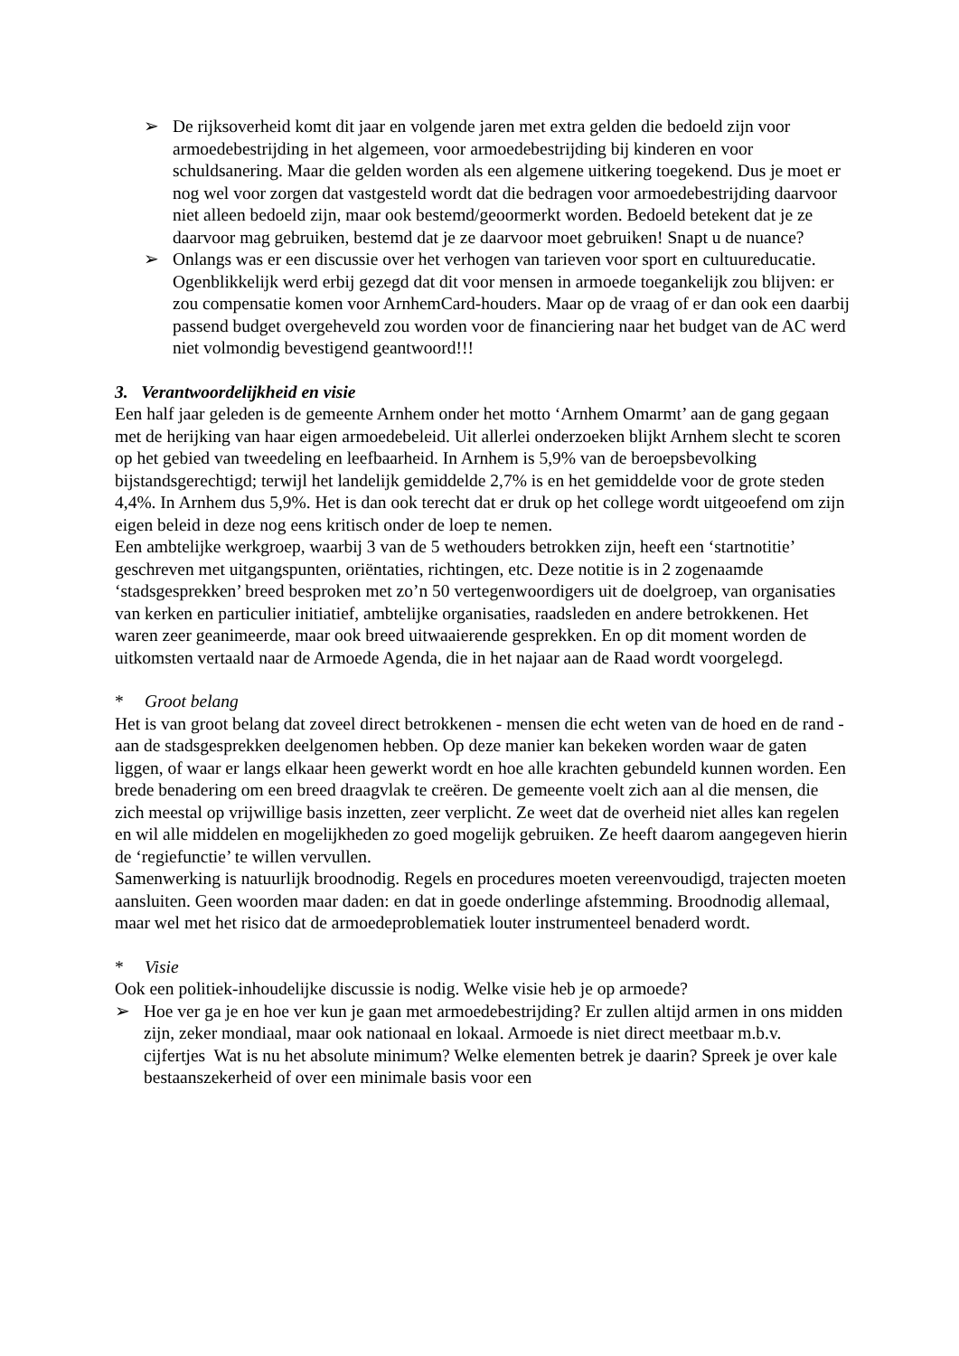➢ De rijksoverheid komt dit jaar en volgende jaren met extra gelden die bedoeld zijn voor armoedebestrijding in het algemeen, voor armoedebestrijding bij kinderen en voor schuldsanering. Maar die gelden worden als een algemene uitkering toegekend. Dus je moet er nog wel voor zorgen dat vastgesteld wordt dat die bedragen voor armoedebestrijding daarvoor niet alleen bedoeld zijn, maar ook bestemd/geoormerkt worden. Bedoeld betekent dat je ze daarvoor mag gebruiken, bestemd dat je ze daarvoor moet gebruiken! Snapt u de nuance?
➢ Onlangs was er een discussie over het verhogen van tarieven voor sport en cultuureducatie. Ogenblikkelijk werd erbij gezegd dat dit voor mensen in armoede toegankelijk zou blijven: er zou compensatie komen voor ArnhemCard-houders. Maar op de vraag of er dan ook een daarbij passend budget overgeheveld zou worden voor de financiering naar het budget van de AC werd niet volmondig bevestigend geantwoord!!!
3. Verantwoordelijkheid en visie
Een half jaar geleden is de gemeente Arnhem onder het motto ‘Arnhem Omarmt’ aan de gang gegaan met de herijking van haar eigen armoedebeleid. Uit allerlei onderzoeken blijkt Arnhem slecht te scoren op het gebied van tweedeling en leefbaarheid. In Arnhem is 5,9% van de beroepsbevolking bijstandsgerechtigd; terwijl het landelijk gemiddelde 2,7% is en het gemiddelde voor de grote steden 4,4%. In Arnhem dus 5,9%. Het is dan ook terecht dat er druk op het college wordt uitgeoefend om zijn eigen beleid in deze nog eens kritisch onder de loep te nemen.
Een ambtelijke werkgroep, waarbij 3 van de 5 wethouders betrokken zijn, heeft een ‘startnotitie’ geschreven met uitgangspunten, oriëntaties, richtingen, etc. Deze notitie is in 2 zogenaamde ‘stadsgesprekken’ breed besproken met zo’n 50 vertegenwoordigers uit de doelgroep, van organisaties van kerken en particulier initiatief, ambtelijke organisaties, raadsleden en andere betrokkenen. Het waren zeer geanimeerde, maar ook breed uitwaaierende gesprekken. En op dit moment worden de uitkomsten vertaald naar de Armoede Agenda, die in het najaar aan de Raad wordt voorgelegd.
* Groot belang
Het is van groot belang dat zoveel direct betrokkenen - mensen die echt weten van de hoed en de rand - aan de stadsgesprekken deelgenomen hebben. Op deze manier kan bekeken worden waar de gaten liggen, of waar er langs elkaar heen gewerkt wordt en hoe alle krachten gebundeld kunnen worden. Een brede benadering om een breed draagvlak te creëren. De gemeente voelt zich aan al die mensen, die zich meestal op vrijwillige basis inzetten, zeer verplicht. Ze weet dat de overheid niet alles kan regelen en wil alle middelen en mogelijkheden zo goed mogelijk gebruiken. Ze heeft daarom aangegeven hierin de ‘regiefunctie’ te willen vervullen.
Samenwerking is natuurlijk broodnodig. Regels en procedures moeten vereenvoudigd, trajecten moeten aansluiten. Geen woorden maar daden: en dat in goede onderlinge afstemming. Broodnodig allemaal, maar wel met het risico dat de armoedeproblematiek louter instrumenteel benaderd wordt.
* Visie
Ook een politiek-inhoudelijke discussie is nodig. Welke visie heb je op armoede?
➢ Hoe ver ga je en hoe ver kun je gaan met armoedebestrijding? Er zullen altijd armen in ons midden zijn, zeker mondiaal, maar ook nationaal en lokaal. Armoede is niet direct meetbaar m.b.v. cijfertjes Wat is nu het absolute minimum? Welke elementen betrek je daarin? Spreek je over kale bestaanszekerheid of over een minimale basis voor een